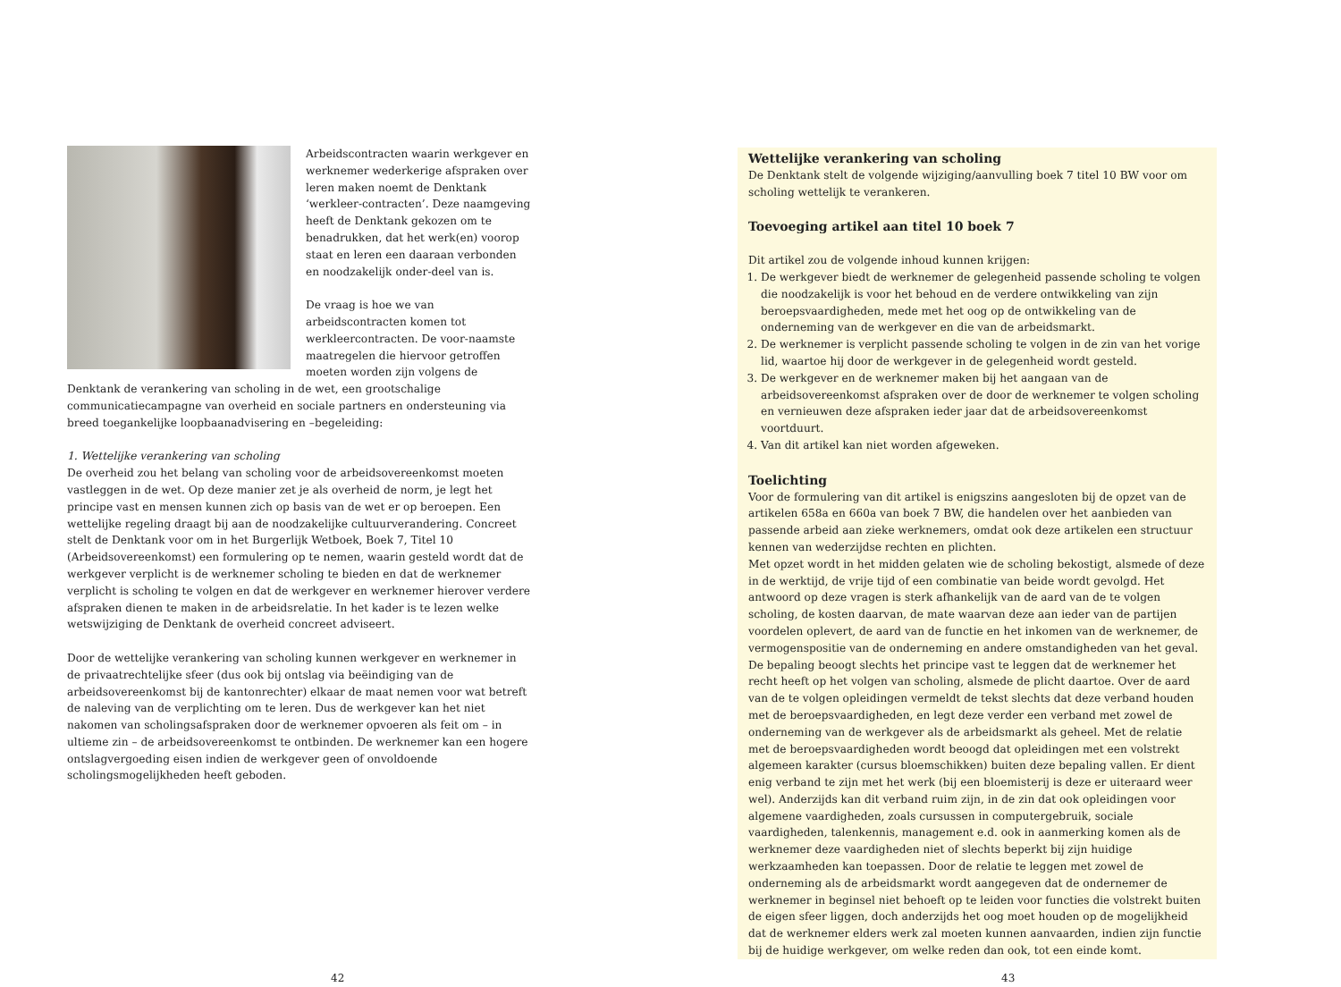Arbeidscontracten waarin werkgever en werknemer wederkerige afspraken over leren maken noemt de Denktank ‘werkleer-contracten’. Deze naamgeving heeft de Denktank gekozen om te benadrukken, dat het werk(en) voorop staat en leren een daaraan verbonden en noodzakelijk onder-deel van is.
De vraag is hoe we van arbeidscontracten komen tot werkleercontracten. De voor-naamste maatregelen die hiervoor getroffen moeten worden zijn volgens de Denktank de verankering van scholing in de wet, een grootschalige communicatiecampagne van overheid en sociale partners en ondersteuning via breed toegankelijke loopbaanadvisering en –begeleiding:
1. Wettelijke verankering van scholing
De overheid zou het belang van scholing voor de arbeidsovereenkomst moeten vastleggen in de wet. Op deze manier zet je als overheid de norm, je legt het principe vast en mensen kunnen zich op basis van de wet er op beroepen. Een wettelijke regeling draagt bij aan de noodzakelijke cultuurverandering. Concreet stelt de Denktank voor om in het Burgerlijk Wetboek, Boek 7, Titel 10 (Arbeidsovereenkomst) een formulering op te nemen, waarin gesteld wordt dat de werkgever verplicht is de werknemer scholing te bieden en dat de werknemer verplicht is scholing te volgen en dat de werkgever en werknemer hierover verdere afspraken dienen te maken in de arbeidsrelatie. In het kader is te lezen welke wetswijziging de Denktank de overheid concreet adviseert.
Door de wettelijke verankering van scholing kunnen werkgever en werknemer in de privaatrechtelijke sfeer (dus ook bij ontslag via beëindiging van de arbeidsovereenkomst bij de kantonrechter) elkaar de maat nemen voor wat betreft de naleving van de verplichting om te leren. Dus de werkgever kan het niet nakomen van scholingsafspraken door de werknemer opvoeren als feit om – in ultieme zin – de arbeidsovereenkomst te ontbinden. De werknemer kan een hogere ontslagvergoeding eisen indien de werkgever geen of onvoldoende scholingsmogelijkheden heeft geboden.
Wettelijke verankering van scholing
De Denktank stelt de volgende wijziging/aanvulling boek 7 titel 10 BW voor om scholing wettelijk te verankeren.
Toevoeging artikel aan titel 10 boek 7
Dit artikel zou de volgende inhoud kunnen krijgen:
1. De werkgever biedt de werknemer de gelegenheid passende scholing te volgen die noodzakelijk is voor het behoud en de verdere ontwikkeling van zijn beroepsvaardigheden, mede met het oog op de ontwikkeling van de onderneming van de werkgever en die van de arbeidsmarkt.
2. De werknemer is verplicht passende scholing te volgen in de zin van het vorige lid, waartoe hij door de werkgever in de gelegenheid wordt gesteld.
3. De werkgever en de werknemer maken bij het aangaan van de arbeidsovereenkomst afspraken over de door de werknemer te volgen scholing en vernieuwen deze afspraken ieder jaar dat de arbeidsovereenkomst voortduurt.
4. Van dit artikel kan niet worden afgeweken.
Toelichting
Voor de formulering van dit artikel is enigszins aangesloten bij de opzet van de artikelen 658a en 660a van boek 7 BW, die handelen over het aanbieden van passende arbeid aan zieke werknemers, omdat ook deze artikelen een structuur kennen van wederzijdse rechten en plichten.
Met opzet wordt in het midden gelaten wie de scholing bekostigt, alsmede of deze in de werktijd, de vrije tijd of een combinatie van beide wordt gevolgd. Het antwoord op deze vragen is sterk afhankelijk van de aard van de te volgen scholing, de kosten daarvan, de mate waarvan deze aan ieder van de partijen voordelen oplevert, de aard van de functie en het inkomen van de werknemer, de vermogenspositie van de onderneming en andere omstandigheden van het geval. De bepaling beoogt slechts het principe vast te leggen dat de werknemer het recht heeft op het volgen van scholing, alsmede de plicht daartoe. Over de aard van de te volgen opleidingen vermeldt de tekst slechts dat deze verband houden met de beroepsvaardigheden, en legt deze verder een verband met zowel de onderneming van de werkgever als de arbeidsmarkt als geheel. Met de relatie met de beroepsvaardigheden wordt beoogd dat opleidingen met een volstrekt algemeen karakter (cursus bloemschikken) buiten deze bepaling vallen. Er dient enig verband te zijn met het werk (bij een bloemisterij is deze er uiteraard weer wel). Anderzijds kan dit verband ruim zijn, in de zin dat ook opleidingen voor algemene vaardigheden, zoals cursussen in computergebruik, sociale vaardigheden, talenkennis, management e.d. ook in aanmerking komen als de werknemer deze vaardigheden niet of slechts beperkt bij zijn huidige werkzaamheden kan toepassen. Door de relatie te leggen met zowel de onderneming als de arbeidsmarkt wordt aangegeven dat de ondernemer de werknemer in beginsel niet behoeft op te leiden voor functies die volstrekt buiten de eigen sfeer liggen, doch anderzijds het oog moet houden op de mogelijkheid dat de werknemer elders werk zal moeten kunnen aanvaarden, indien zijn functie bij de huidige werkgever, om welke reden dan ook, tot een einde komt.
42 43